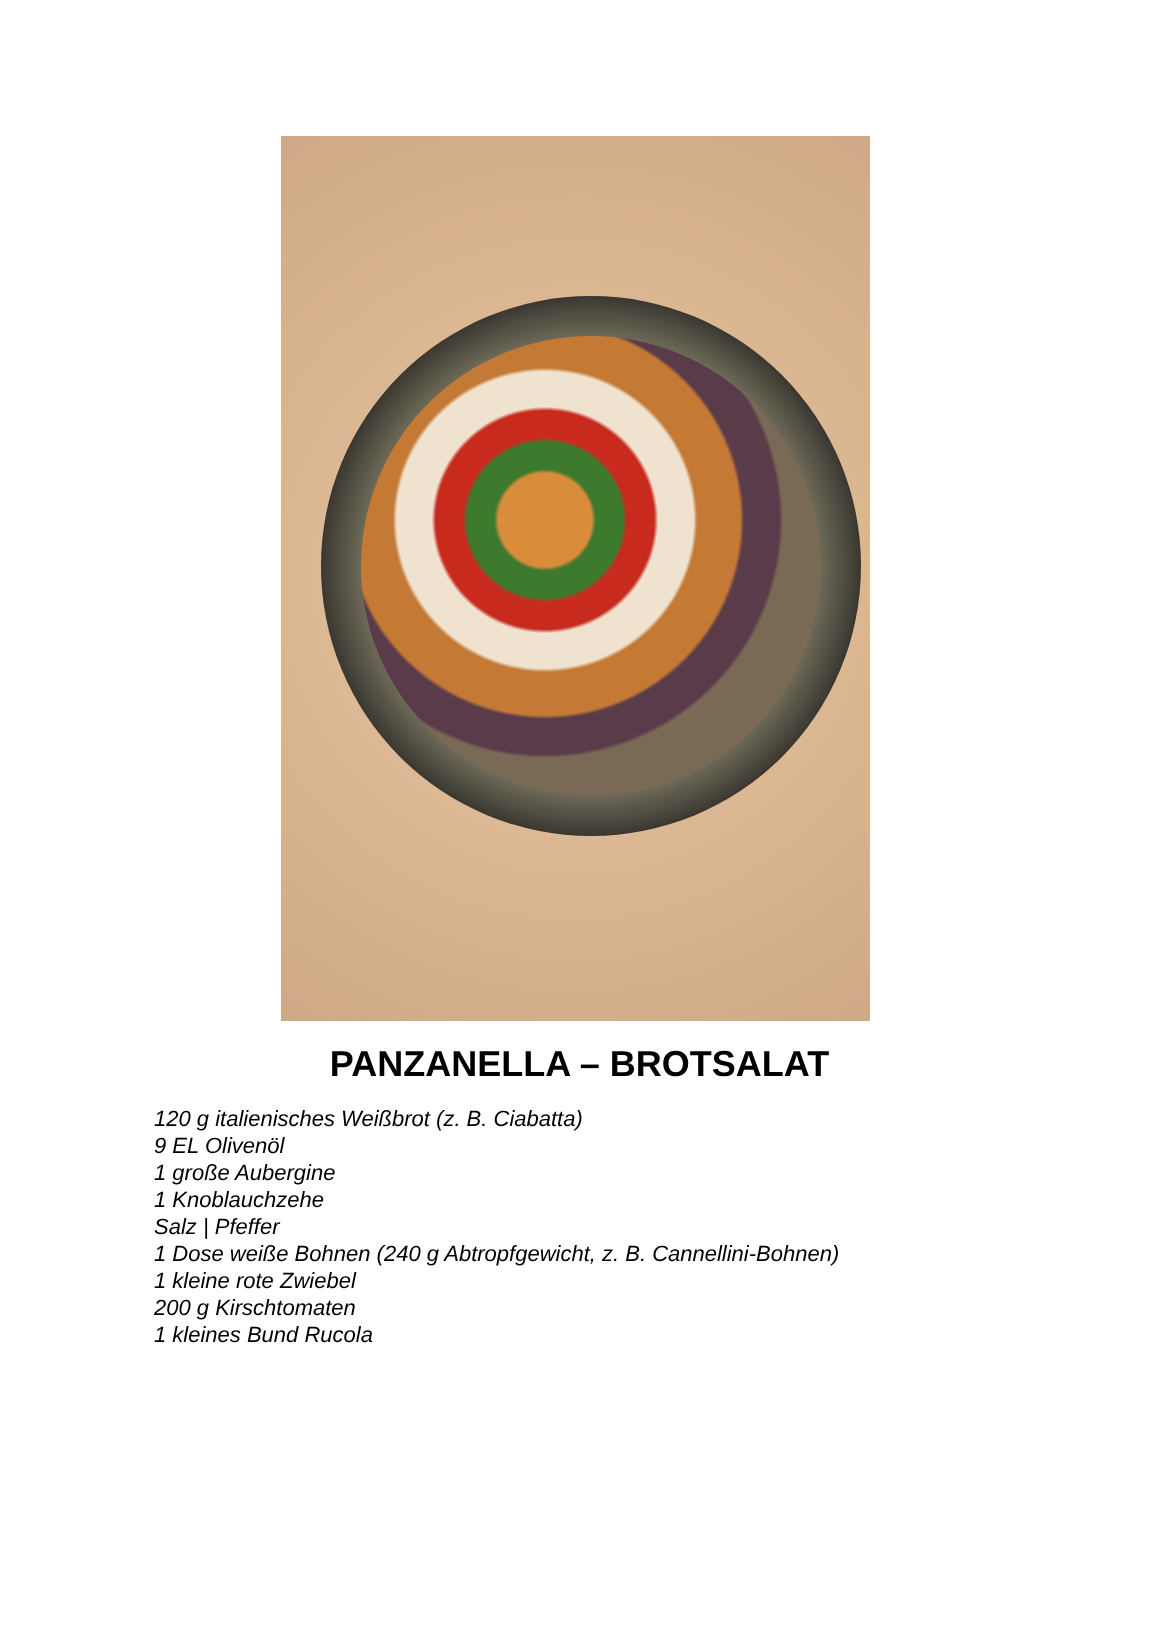PANZANELLA – BROTSALAT
120 g italienisches Weißbrot (z. B. Ciabatta)
9 EL Olivenöl
1 große Aubergine
1 Knoblauchzehe
Salz | Pfeffer
1 Dose weiße Bohnen (240 g Abtropfgewicht, z. B. Cannellini-Bohnen)
1 kleine rote Zwiebel
200 g Kirschtomaten
1 kleines Bund Rucola